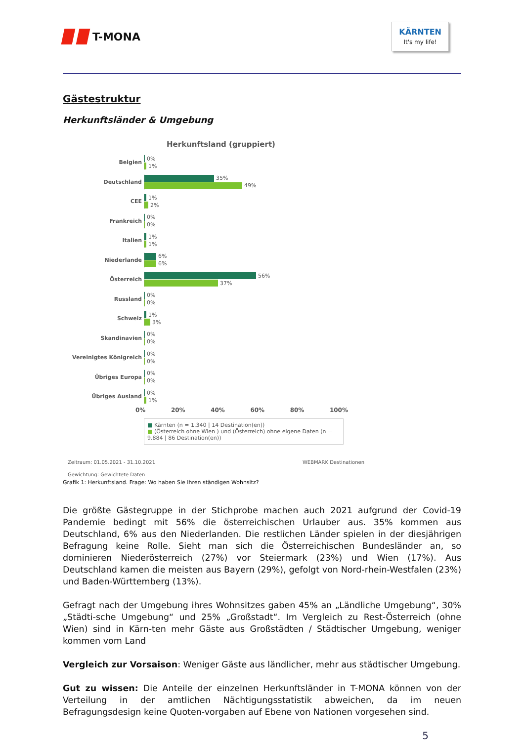T-MONA
KÄRNTEN
It's my life!
Gästestruktur
Herkunftsländer & Umgebung
Herkunftsland (gruppiert)
Belgien
0%
1%
Deutschland
35%
49%
CEE
1%
2%
Frankreich
0%
0%
Italien
1%
1%
Niederlande
6%
6%
Österreich
56%
37%
Russland
0%
0%
Schweiz
1%
3%
Skandinavien
0%
0%
Vereinigtes Königreich
0%
0%
Übriges Europa
0%
0%
Übriges Ausland
0%
1%
0% 20% 40% 60% 80% 100%
■ Kärnten (n = 1.340 | 14 Destination(en))
■ (Österreich ohne Wien ) und (Österreich) ohne eigene Daten (n = 9.884 | 86 Destination(en))
Zeitraum: 01.05.2021 - 31.10.2021 WEBMARK Destinationen
Gewichtung: Gewichtete Daten
Grafik 1: Herkunftsland. Frage: Wo haben Sie Ihren ständigen Wohnsitz?
Die größte Gästegruppe in der Stichprobe machen auch 2021 aufgrund der Covid-19 Pandemie bedingt mit 56% die österreichischen Urlauber aus. 35% kommen aus Deutschland, 6% aus den Niederlanden. Die restlichen Länder spielen in der diesjährigen Befragung keine Rolle. Sieht man sich die Österreichischen Bundesländer an, so dominieren Niederösterreich (27%) vor Steiermark (23%) und Wien (17%). Aus Deutschland kamen die meisten aus Bayern (29%), gefolgt von Nord-rhein-Westfalen (23%) und Baden-Württemberg (13%).
Gefragt nach der Umgebung ihres Wohnsitzes gaben 45% an „Ländliche Umgebung“, 30% „Städti-sche Umgebung“ und 25% „Großstadt“. Im Vergleich zu Rest-Österreich (ohne Wien) sind in Kärn-ten mehr Gäste aus Großstädten / Städtischer Umgebung, weniger kommen vom Land
Vergleich zur Vorsaison: Weniger Gäste aus ländlicher, mehr aus städtischer Umgebung.
Gut zu wissen: Die Anteile der einzelnen Herkunftsländer in T-MONA können von der Verteilung in der amtlichen Nächtigungsstatistik abweichen, da im neuen Befragungsdesign keine Quoten-vorgaben auf Ebene von Nationen vorgesehen sind.
5